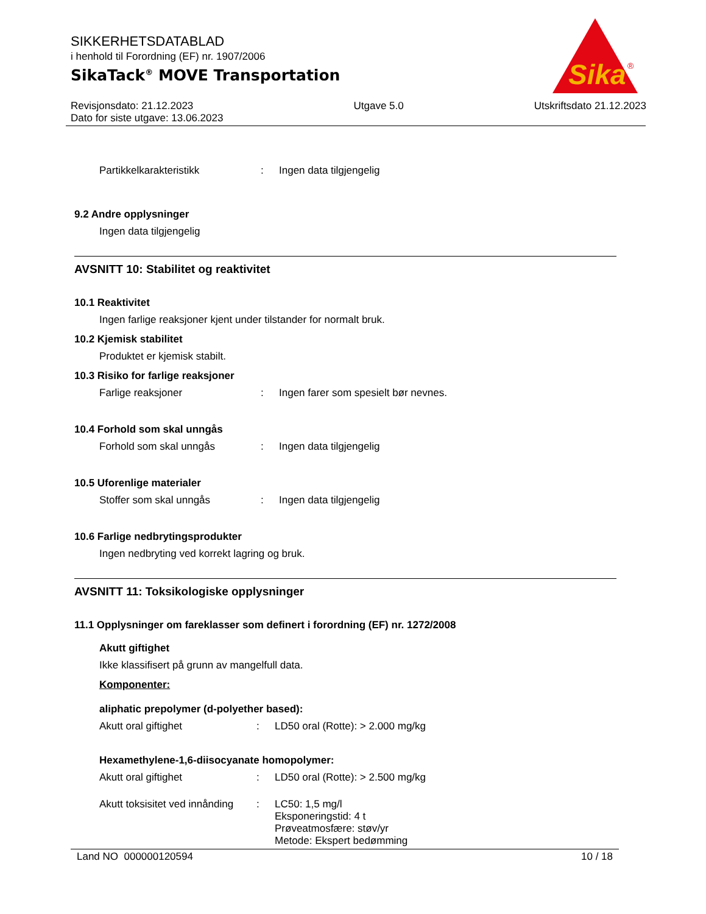SIKKERHETSDATABLAD
i henhold til Forordning (EF) nr. 1907/2006
SikaTack<sup>®</sup> MOVE Transportation
Revisjonsdato: 21.12.2023
Dato for siste utgave: 13.06.2023
Utgave 5.0 Utskriftsdato 21.12.2023
Sika
®
Partikkelkarakteristikk : Ingen data tilgjengelig
9.2 Andre opplysninger
Ingen data tilgjengelig
AVSNITT 10: Stabilitet og reaktivitet
10.1 Reaktivitet
Ingen farlige reaksjoner kjent under tilstander for normalt bruk.
10.2 Kjemisk stabilitet
Produktet er kjemisk stabilt.
10.3 Risiko for farlige reaksjoner
Farlige reaksjoner : Ingen farer som spesielt bør nevnes.
10.4 Forhold som skal unngås
Forhold som skal unngås : Ingen data tilgjengelig
10.5 Uforenlige materialer
Stoffer som skal unngås : Ingen data tilgjengelig
10.6 Farlige nedbrytingsprodukter
Ingen nedbryting ved korrekt lagring og bruk.
AVSNITT 11: Toksikologiske opplysninger
11.1 Opplysninger om fareklasser som definert i forordning (EF) nr. 1272/2008
Akutt giftighet
Ikke klassifisert på grunn av mangelfull data.
Komponenter:
aliphatic prepolymer (d-polyether based):
Akutt oral giftighet : LD50 oral (Rotte): > 2.000 mg/kg
Hexamethylene-1,6-diisocyanate homopolymer:
Akutt oral giftighet : LD50 oral (Rotte): > 2.500 mg/kg
Akutt toksisitet ved innånding
: LC50: 1,5 mg/l
Eksponeringstid: 4 t
Prøveatmosfære: støv/yr
Metode: Ekspert bedømming
Land NO 000000120594 10 / 18